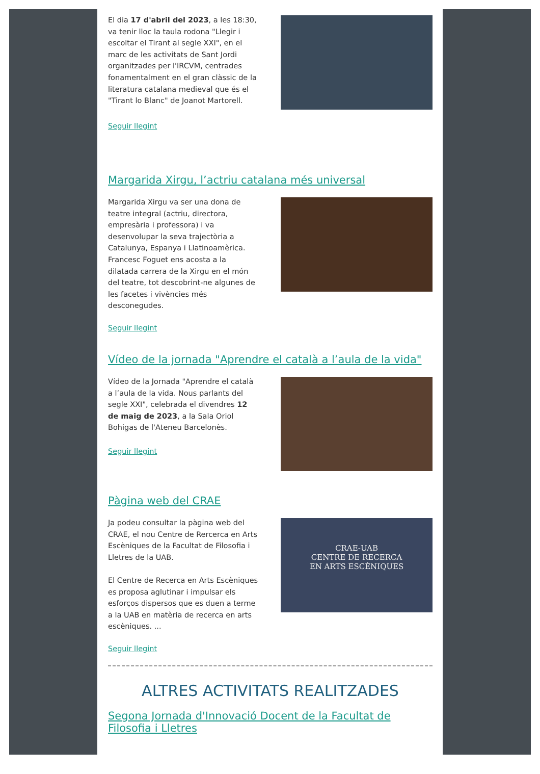El dia 17 d'abril del 2023, a les 18:30, va tenir lloc la taula rodona "Llegir i escoltar el Tirant al segle XXI", en el marc de les activitats de Sant Jordi organitzades per l'IRCVM, centrades fonamentalment en el gran clàssic de la literatura catalana medieval que és el "Tirant lo Blanc" de Joanot Martorell.
Seguir llegint
Margarida Xirgu, l’actriu catalana més universal
Margarida Xirgu va ser una dona de teatre integral (actriu, directora, empresària i professora) i va desenvolupar la seva trajectòria a Catalunya, Espanya i Llatinoamèrica. Francesc Foguet ens acosta a la dilatada carrera de la Xirgu en el món del teatre, tot descobrint-ne algunes de les facetes i vivències més desconegudes.
Seguir llegint
Vídeo de la jornada "Aprendre el català a l’aula de la vida"
Vídeo de la Jornada "Aprendre el català a l’aula de la vida. Nous parlants del segle XXI", celebrada el divendres 12 de maig de 2023, a la Sala Oriol Bohigas de l'Ateneu Barcelonès.
Seguir llegint
Pàgina web del CRAE
Ja podeu consultar la pàgina web del CRAE, el nou Centre de Rercerca en Arts Escèniques de la Facultat de Filosofia i Lletres de la UAB.
El Centre de Recerca en Arts Escèniques es proposa aglutinar i impulsar els esforços dispersos que es duen a terme a la UAB en matèria de recerca en arts escèniques. ...
CRAE-UAB
CENTRE DE RECERCA
EN ARTS ESCÈNIQUES
Seguir llegint
ALTRES ACTIVITATS REALITZADES
Segona Jornada d'Innovació Docent de la Facultat de Filosofia i Lletres